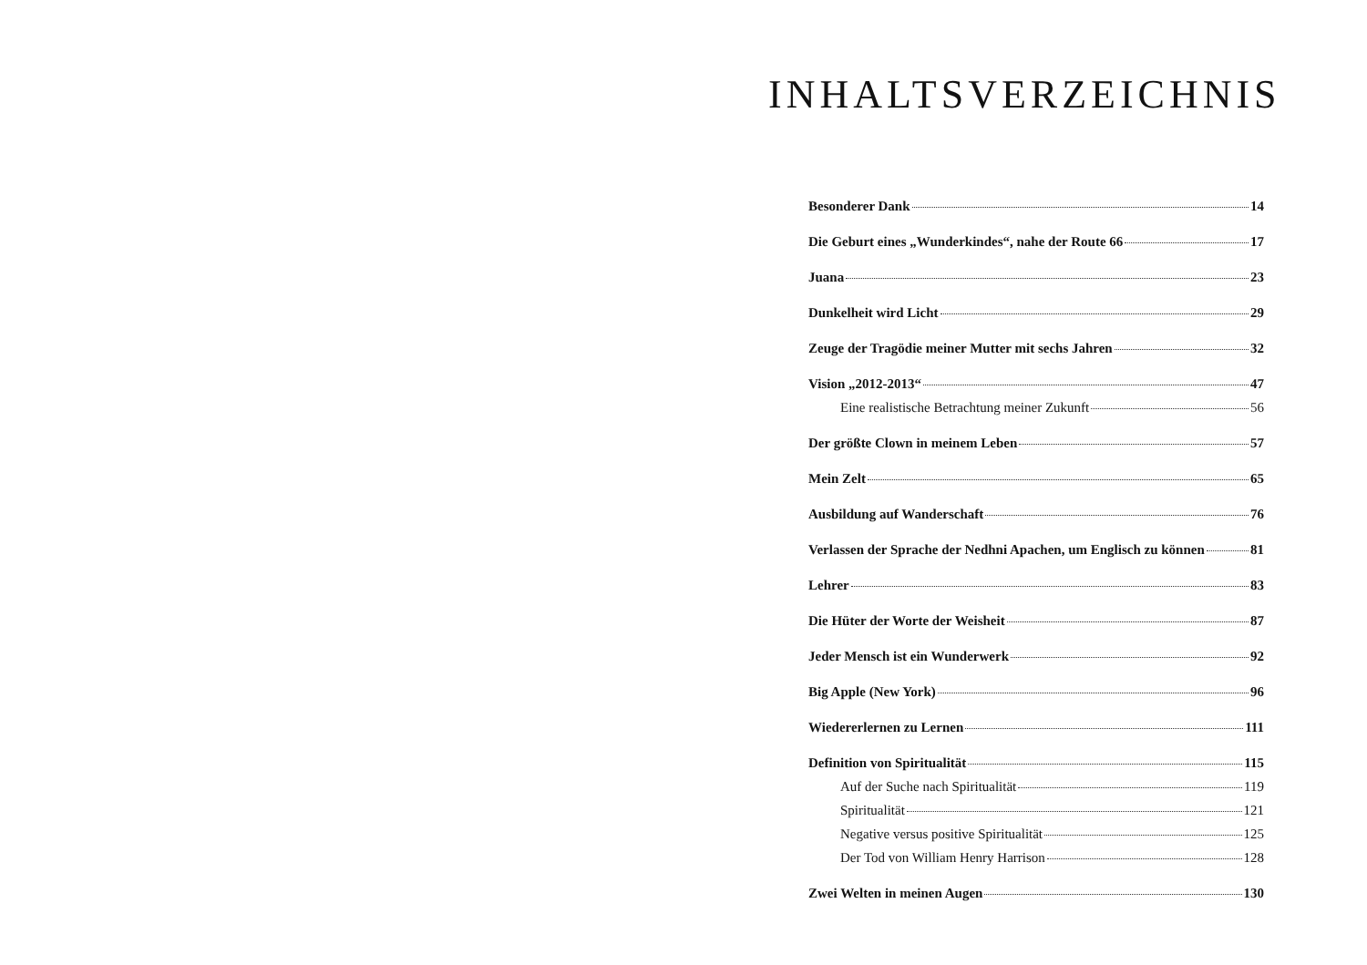INHALTSVERZEICHNIS
Besonderer Dank 14
Die Geburt eines „Wunderkindes“, nahe der Route 66 17
Juana 23
Dunkelheit wird Licht 29
Zeuge der Tragödie meiner Mutter mit sechs Jahren 32
Vision „2012-2013“ 47
Eine realistische Betrachtung meiner Zukunft 56
Der größte Clown in meinem Leben 57
Mein Zelt 65
Ausbildung auf Wanderschaft 76
Verlassen der Sprache der Nedhni Apachen, um Englisch zu können 81
Lehrer 83
Die Hüter der Worte der Weisheit 87
Jeder Mensch ist ein Wunderwerk 92
Big Apple (New York) 96
Wiedererlernen zu Lernen 111
Definition von Spiritualität 115
Auf der Suche nach Spiritualität 119
Spiritualität 121
Negative versus positive Spiritualität 125
Der Tod von William Henry Harrison 128
Zwei Welten in meinen Augen 130